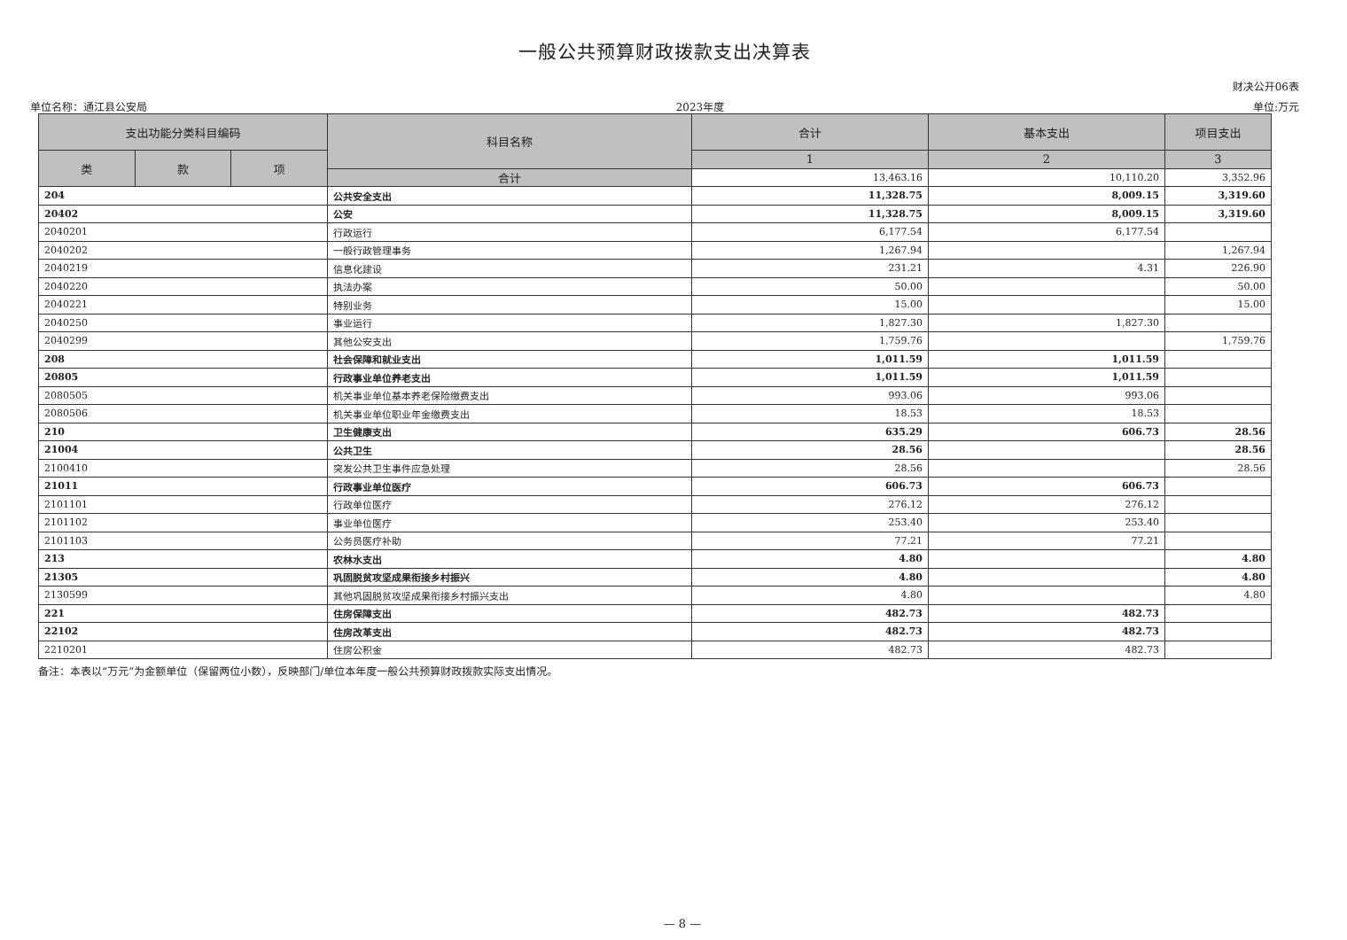一般公共预算财政拨款支出决算表
财决公开06表
单位名称：通江县公安局 2023年度 单位:万元
| 支出功能分类科目编码 | | | 科目名称 | 合计 | 基本支出 | 项目支出 |
| --- | --- | --- | --- | --- | --- | --- |
| 类 | 款 | 项 | | 1 | 2 | 3 |
| | | | 合计 | 13,463.16 | 10,110.20 | 3,352.96 |
| 204 | | | 公共安全支出 | 11,328.75 | 8,009.15 | 3,319.60 |
| 20402 | | | 公安 | 11,328.75 | 8,009.15 | 3,319.60 |
| 2040201 | | | 行政运行 | 6,177.54 | 6,177.54 | |
| 2040202 | | | 一般行政管理事务 | 1,267.94 | | 1,267.94 |
| 2040219 | | | 信息化建设 | 231.21 | 4.31 | 226.90 |
| 2040220 | | | 执法办案 | 50.00 | | 50.00 |
| 2040221 | | | 特别业务 | 15.00 | | 15.00 |
| 2040250 | | | 事业运行 | 1,827.30 | 1,827.30 | |
| 2040299 | | | 其他公安支出 | 1,759.76 | | 1,759.76 |
| 208 | | | 社会保障和就业支出 | 1,011.59 | 1,011.59 | |
| 20805 | | | 行政事业单位养老支出 | 1,011.59 | 1,011.59 | |
| 2080505 | | | 机关事业单位基本养老保险缴费支出 | 993.06 | 993.06 | |
| 2080506 | | | 机关事业单位职业年金缴费支出 | 18.53 | 18.53 | |
| 210 | | | 卫生健康支出 | 635.29 | 606.73 | 28.56 |
| 21004 | | | 公共卫生 | 28.56 | | 28.56 |
| 2100410 | | | 突发公共卫生事件应急处理 | 28.56 | | 28.56 |
| 21011 | | | 行政事业单位医疗 | 606.73 | 606.73 | |
| 2101101 | | | 行政单位医疗 | 276.12 | 276.12 | |
| 2101102 | | | 事业单位医疗 | 253.40 | 253.40 | |
| 2101103 | | | 公务员医疗补助 | 77.21 | 77.21 | |
| 213 | | | 农林水支出 | 4.80 | | 4.80 |
| 21305 | | | 巩固脱贫攻坚成果衔接乡村振兴 | 4.80 | | 4.80 |
| 2130599 | | | 其他巩固脱贫攻坚成果衔接乡村振兴支出 | 4.80 | | 4.80 |
| 221 | | | 住房保障支出 | 482.73 | 482.73 | |
| 22102 | | | 住房改革支出 | 482.73 | 482.73 | |
| 2210201 | | | 住房公积金 | 482.73 | 482.73 | |
备注：本表以“万元”为金额单位（保留两位小数），反映部门/单位本年度一般公共预算财政拨款实际支出情况。
— 8 —